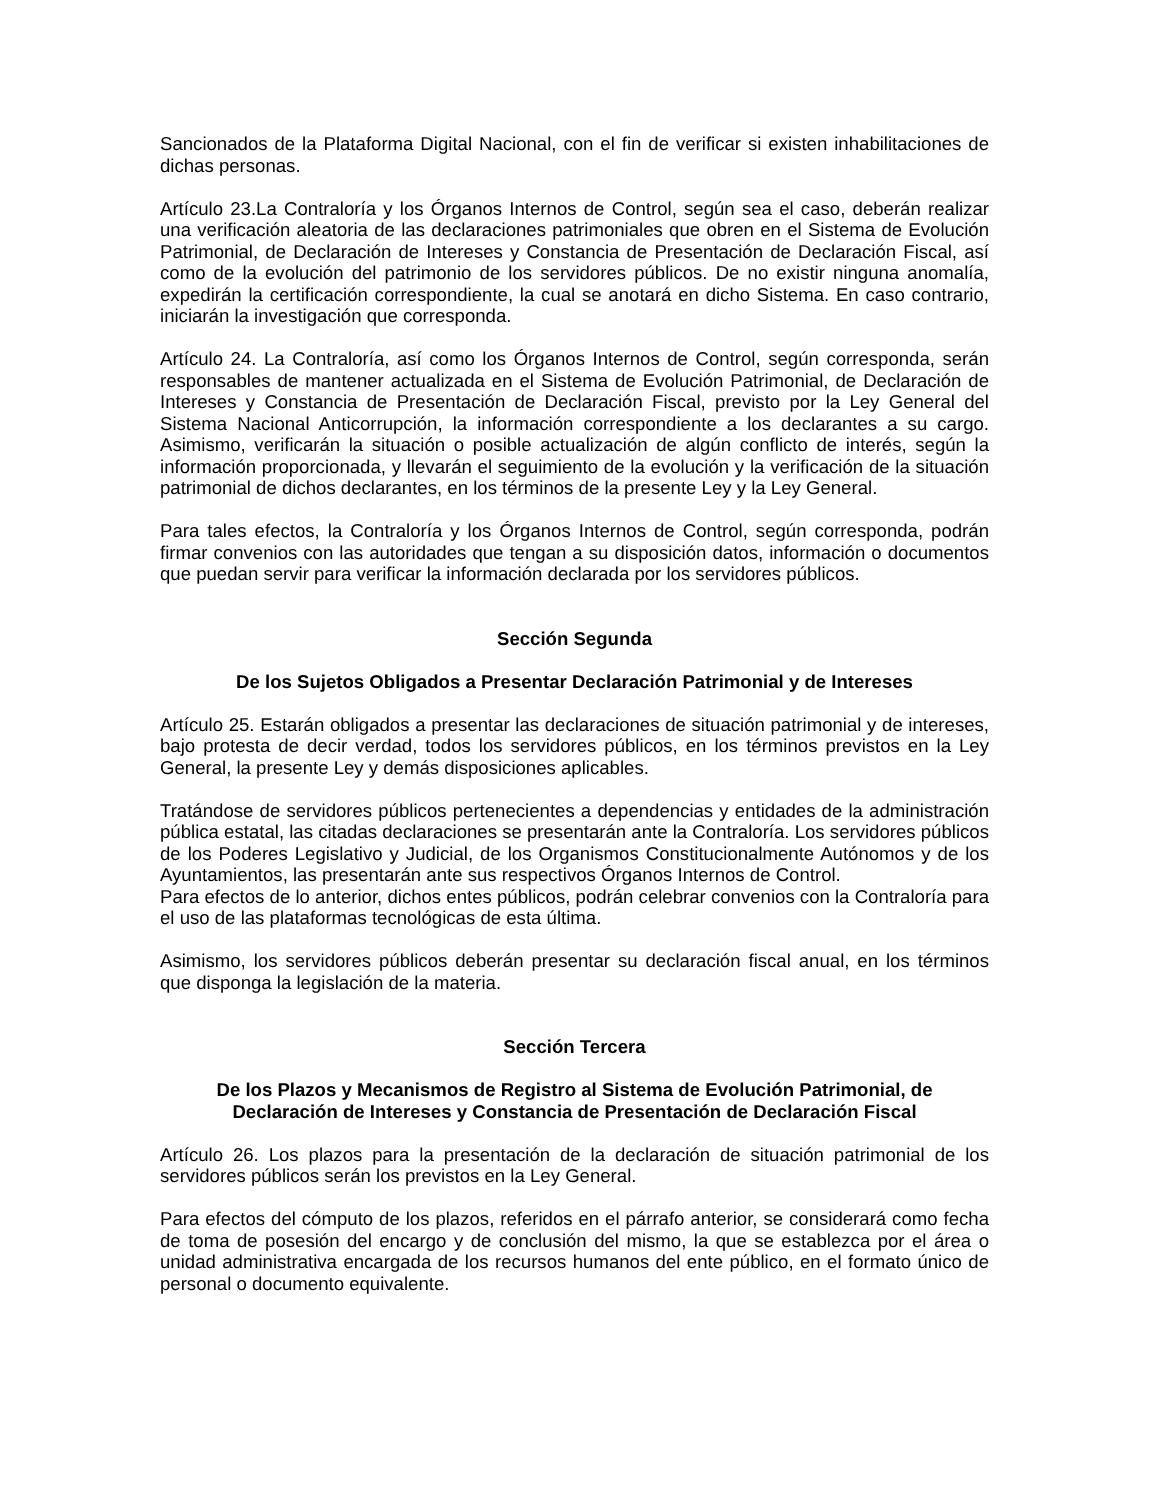Sancionados de la Plataforma Digital Nacional, con el fin de verificar si existen inhabilitaciones de dichas personas.
Artículo 23.La Contraloría y los Órganos Internos de Control, según sea el caso, deberán realizar una verificación aleatoria de las declaraciones patrimoniales que obren en el Sistema de Evolución Patrimonial, de Declaración de Intereses y Constancia de Presentación de Declaración Fiscal, así como de la evolución del patrimonio de los servidores públicos. De no existir ninguna anomalía, expedirán la certificación correspondiente, la cual se anotará en dicho Sistema. En caso contrario, iniciarán la investigación que corresponda.
Artículo 24. La Contraloría, así como los Órganos Internos de Control, según corresponda, serán responsables de mantener actualizada en el Sistema de Evolución Patrimonial, de Declaración de Intereses y Constancia de Presentación de Declaración Fiscal, previsto por la Ley General del Sistema Nacional Anticorrupción, la información correspondiente a los declarantes a su cargo. Asimismo, verificarán la situación o posible actualización de algún conflicto de interés, según la información proporcionada, y llevarán el seguimiento de la evolución y la verificación de la situación patrimonial de dichos declarantes, en los términos de la presente Ley y la Ley General.
Para tales efectos, la Contraloría y los Órganos Internos de Control, según corresponda, podrán firmar convenios con las autoridades que tengan a su disposición datos, información o documentos que puedan servir para verificar la información declarada por los servidores públicos.
Sección Segunda
De los Sujetos Obligados a Presentar Declaración Patrimonial y de Intereses
Artículo 25. Estarán obligados a presentar las declaraciones de situación patrimonial y de intereses, bajo protesta de decir verdad, todos los servidores públicos, en los términos previstos en la Ley General, la presente Ley y demás disposiciones aplicables.
Tratándose de servidores públicos pertenecientes a dependencias y entidades de la administración pública estatal, las citadas declaraciones se presentarán ante la Contraloría. Los servidores públicos de los Poderes Legislativo y Judicial, de los Organismos Constitucionalmente Autónomos y de los Ayuntamientos, las presentarán ante sus respectivos Órganos Internos de Control.
Para efectos de lo anterior, dichos entes públicos, podrán celebrar convenios con la Contraloría para el uso de las plataformas tecnológicas de esta última.
Asimismo, los servidores públicos deberán presentar su declaración fiscal anual, en los términos que disponga la legislación de la materia.
Sección Tercera
De los Plazos y Mecanismos de Registro al Sistema de Evolución Patrimonial, de
Declaración de Intereses y Constancia de Presentación de Declaración Fiscal
Artículo 26. Los plazos para la presentación de la declaración de situación patrimonial de los servidores públicos serán los previstos en la Ley General.
Para efectos del cómputo de los plazos, referidos en el párrafo anterior, se considerará como fecha de toma de posesión del encargo y de conclusión del mismo, la que se establezca por el área o unidad administrativa encargada de los recursos humanos del ente público, en el formato único de personal o documento equivalente.